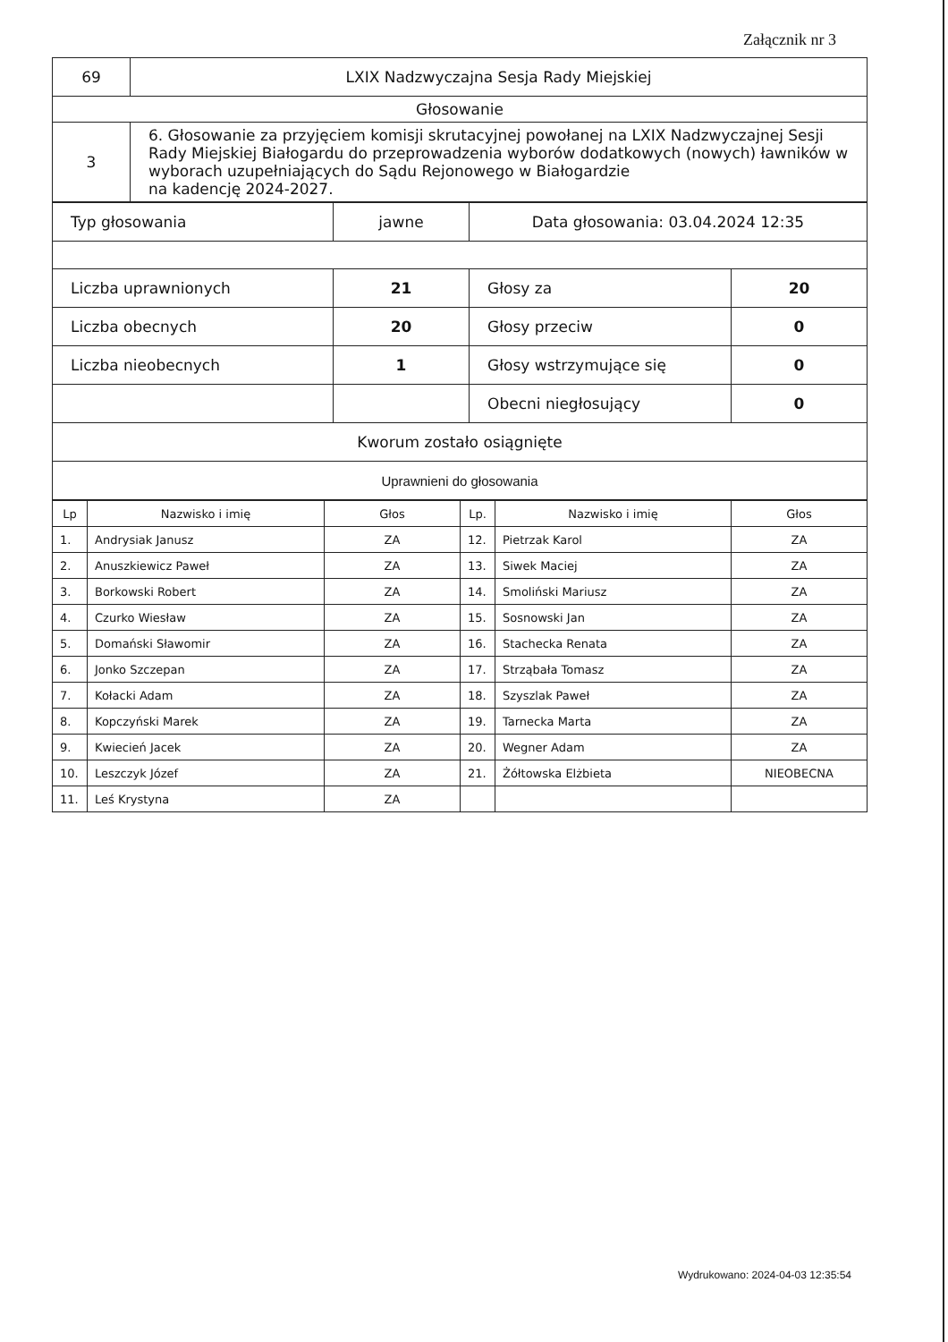Załącznik nr 3
| 69 | LXIX Nadzwyczajna Sesja Rady Miejskiej |
| Głosowanie | |
| 3 | 6. Głosowanie za przyjęciem komisji skrutacyjnej powołanej na LXIX Nadzwyczajnej Sesji Rady Miejskiej Białogardu do przeprowadzenia wyborów dodatkowych (nowych) ławników w wyborach uzupełniających do Sądu Rejonowego w Białogardzie na kadencję 2024-2027. |
| Typ głosowania | jawne | Data głosowania: 03.04.2024 12:35 | |
| Liczba uprawnionych | 21 | Głosy za | 20 |
| Liczba obecnych | 20 | Głosy przeciw | 0 |
| Liczba nieobecnych | 1 | Głosy wstrzymujące się | 0 |
| | | Obecni niegłosujący | 0 |
| Kworum zostało osiągnięte | | | |
| Uprawnieni do głosowania | | | |
| Lp | Nazwisko i imię | Głos | Lp. | Nazwisko i imię | Głos |
| --- | --- | --- | --- | --- | --- |
| 1. | Andrysiak Janusz | ZA | 12. | Pietrzak Karol | ZA |
| 2. | Anuszkiewicz Paweł | ZA | 13. | Siwek Maciej | ZA |
| 3. | Borkowski Robert | ZA | 14. | Smoliński Mariusz | ZA |
| 4. | Czurko Wiesław | ZA | 15. | Sosnowski Jan | ZA |
| 5. | Domański Sławomir | ZA | 16. | Stachecka Renata | ZA |
| 6. | Jonko Szczepan | ZA | 17. | Strząbała Tomasz | ZA |
| 7. | Kołacki Adam | ZA | 18. | Szyszlak Paweł | ZA |
| 8. | Kopczyński Marek | ZA | 19. | Tarnecka Marta | ZA |
| 9. | Kwiecień Jacek | ZA | 20. | Wegner Adam | ZA |
| 10. | Leszczyk Józef | ZA | 21. | Żółtowska Elżbieta | NIEOBECNA |
| 11. | Leś Krystyna | ZA | | | |
Wydrukowano: 2024-04-03 12:35:54